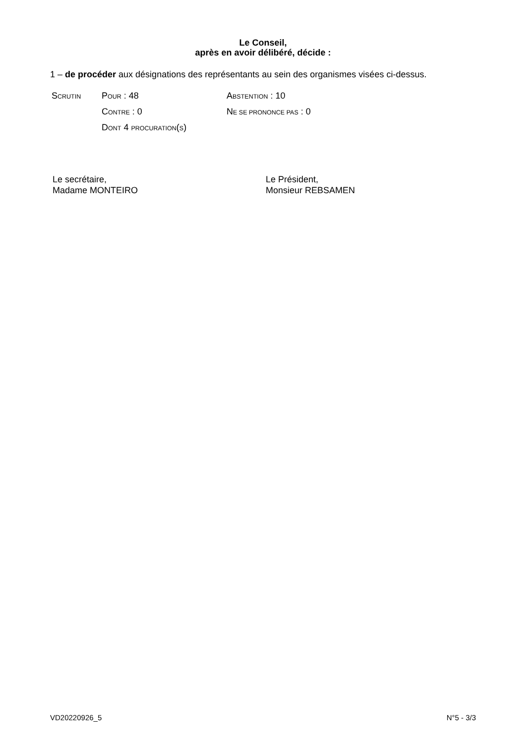Le Conseil,
après en avoir délibéré, décide :
1 – de procéder aux désignations des représentants au sein des organismes visées ci-dessus.
| S CRUTIN | P OUR : 48 | A BSTENTION : 10 |
| | C ONTRE : 0 | N E SE PRONONCE PAS : 0 |
| | D ONT 4 PROCURATION ( S ) | |
Le secrétaire,
Madame MONTEIRO
Le Président,
Monsieur REBSAMEN
VD20220926_5 N°5 - 3/3